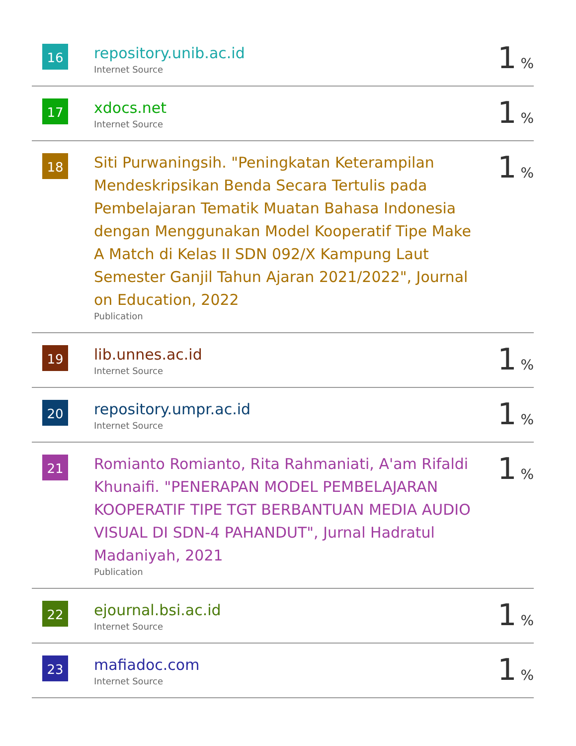| 16 | repository.unib.ac.id Internet Source | 1 % |
| 17 | xdocs.net Internet Source | 1 % |
| 18 | Siti Purwaningsih. "Peningkatan Keterampilan Mendeskripsikan Benda Secara Tertulis pada Pembelajaran Tematik Muatan Bahasa Indonesia dengan Menggunakan Model Kooperatif Tipe Make A Match di Kelas II SDN 092/X Kampung Laut Semester Ganjil Tahun Ajaran 2021/2022", Journal on Education, 2022 Publication | 1 % |
| 19 | lib.unnes.ac.id Internet Source | 1 % |
| 20 | repository.umpr.ac.id Internet Source | 1 % |
| 21 | Romianto Romianto, Rita Rahmaniati, A'am Rifaldi Khunaifi. "PENERAPAN MODEL PEMBELAJARAN KOOPERATIF TIPE TGT BERBANTUAN MEDIA AUDIO VISUAL DI SDN-4 PAHANDUT", Jurnal Hadratul Madaniyah, 2021 Publication | 1 % |
| 22 | ejournal.bsi.ac.id Internet Source | 1 % |
| 23 | mafiadoc.com Internet Source | 1 % |